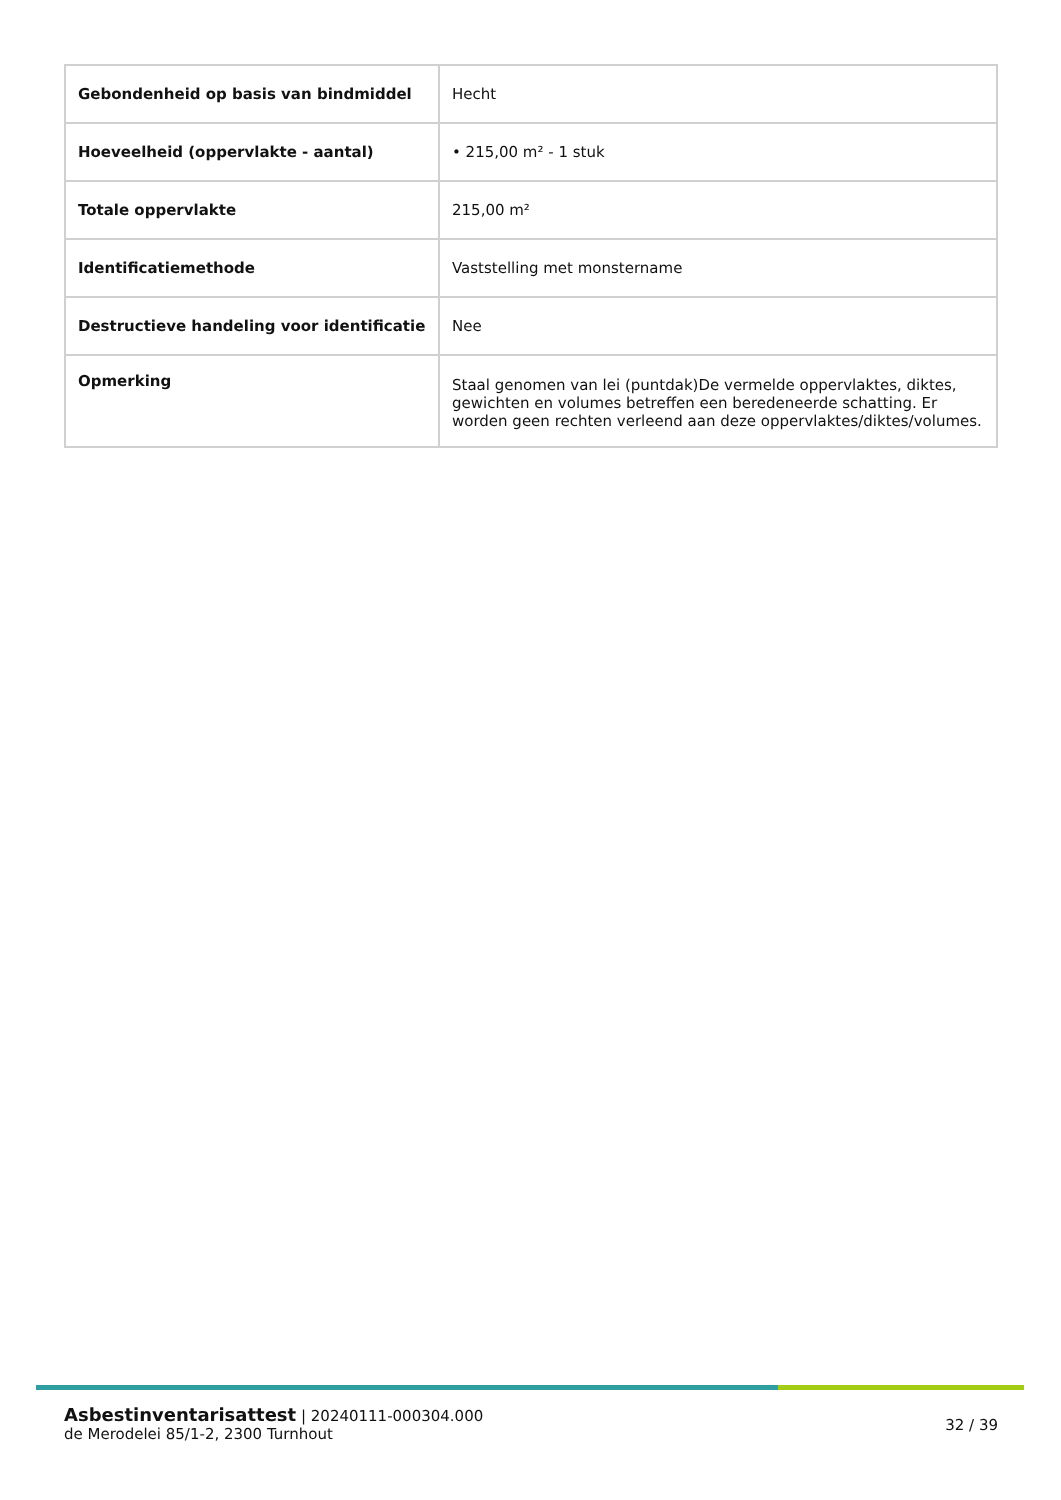| Gebondenheid op basis van bindmiddel | Hecht |
| Hoeveelheid (oppervlakte - aantal) | • 215,00 m² - 1 stuk |
| Totale oppervlakte | 215,00 m² |
| Identificatiemethode | Vaststelling met monstername |
| Destructieve handeling voor identificatie | Nee |
| Opmerking | Staal genomen van lei (puntdak)De vermelde oppervlaktes, diktes, gewichten en volumes betreffen een beredeneerde schatting. Er worden geen rechten verleend aan deze oppervlaktes/diktes/volumes. |
Asbestinventarisattest | 20240111-000304.000
de Merodelei 85/1-2, 2300 Turnhout
32 / 39